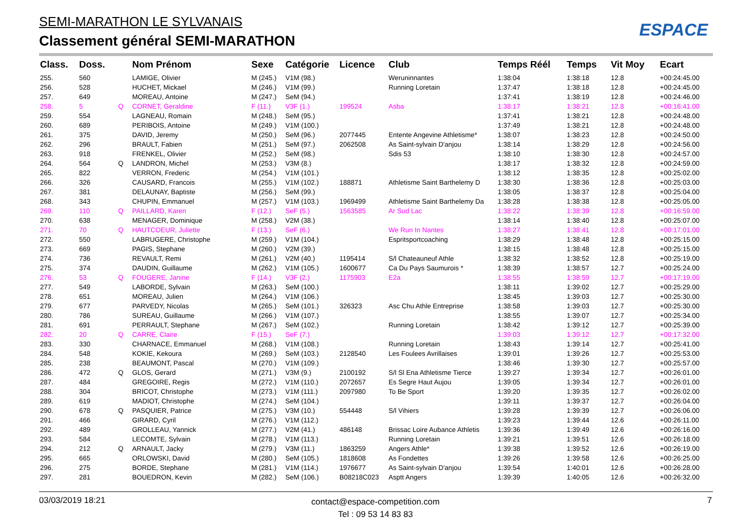SEMI-MARATHON LE SYLVANAIS
Classement général SEMI-MARATHON
ESPACE
| Class. | Doss. | | Nom Prénom | Sexe | Catégorie | Licence | Club | Temps Réél | Temps | Vit Moy | Ecart |
| --- | --- | --- | --- | --- | --- | --- | --- | --- | --- | --- | --- |
| 255. | 560 | | LAMIGE, Olivier | M (245.) | V1M (98.) | | Weruninnantes | 1:38:04 | 1:38:18 | 12.8 | +00:24:45.00 |
| 256. | 528 | | HUCHET, Mickael | M (246.) | V1M (99.) | | Running Loretain | 1:37:47 | 1:38:18 | 12.8 | +00:24:45.00 |
| 257. | 649 | | MOREAU, Antoine | M (247.) | SeM (94.) | | | 1:37:41 | 1:38:19 | 12.8 | +00:24:46.00 |
| 258. | 5 | Q | CORNET, Geraldine | F (11.) | V3F (1.) | 199524 | Asba | 1:38:17 | 1:38:21 | 12.8 | +00:16:41.00 |
| 259. | 554 | | LAGNEAU, Romain | M (248.) | SeM (95.) | | | 1:37:41 | 1:38:21 | 12.8 | +00:24:48.00 |
| 260. | 689 | | PERIBOIS, Antoine | M (249.) | V1M (100.) | | | 1:37:49 | 1:38:21 | 12.8 | +00:24:48.00 |
| 261. | 375 | | DAVID, Jeremy | M (250.) | SeM (96.) | 2077445 | Entente Angevine Athletisme* | 1:38:07 | 1:38:23 | 12.8 | +00:24:50.00 |
| 262. | 296 | | BRAULT, Fabien | M (251.) | SeM (97.) | 2062508 | As Saint-sylvain D'anjou | 1:38:14 | 1:38:29 | 12.8 | +00:24:56.00 |
| 263. | 918 | | FRENKEL, Olivier | M (252.) | SeM (98.) | | Sdis 53 | 1:38:10 | 1:38:30 | 12.8 | +00:24:57.00 |
| 264. | 564 | Q | LANDRON, Michel | M (253.) | V3M (8.) | | | 1:38:17 | 1:38:32 | 12.8 | +00:24:59.00 |
| 265. | 822 | | VERRON, Frederic | M (254.) | V1M (101.) | | | 1:38:12 | 1:38:35 | 12.8 | +00:25:02.00 |
| 266. | 326 | | CAUSARD, Francois | M (255.) | V1M (102.) | 188871 | Athletisme Saint Barthelemy D | 1:38:30 | 1:38:36 | 12.8 | +00:25:03.00 |
| 267. | 381 | | DELAUNAY, Baptiste | M (256.) | SeM (99.) | | | 1:38:05 | 1:38:37 | 12.8 | +00:25:04.00 |
| 268. | 343 | | CHUPIN, Emmanuel | M (257.) | V1M (103.) | 1969499 | Athletisme Saint Barthelemy Da | 1:38:28 | 1:38:38 | 12.8 | +00:25:05.00 |
| 269. | 110 | Q | PAILLARD, Karen | F (12.) | SeF (5.) | 1563585 | Ar Sud Lac | 1:38:22 | 1:38:39 | 12.8 | +00:16:59.00 |
| 270. | 638 | | MENAGER, Dominique | M (258.) | V2M (38.) | | | 1:38:14 | 1:38:40 | 12.8 | +00:25:07.00 |
| 271. | 70 | Q | HAUTCOEUR, Juliette | F (13.) | SeF (6.) | | We Run In Nantes | 1:38:27 | 1:38:41 | 12.8 | +00:17:01.00 |
| 272. | 550 | | LABRUGERE, Christophe | M (259.) | V1M (104.) | | Espritsportcoaching | 1:38:29 | 1:38:48 | 12.8 | +00:25:15.00 |
| 273. | 669 | | PAGIS, Stephane | M (260.) | V2M (39.) | | | 1:38:15 | 1:38:48 | 12.8 | +00:25:15.00 |
| 274. | 736 | | REVAULT, Remi | M (261.) | V2M (40.) | 1195414 | S/l Chateauneuf Athle | 1:38:32 | 1:38:52 | 12.8 | +00:25:19.00 |
| 275. | 374 | | DAUDIN, Guillaume | M (262.) | V1M (105.) | 1600677 | Ca Du Pays Saumurois * | 1:38:39 | 1:38:57 | 12.7 | +00:25:24.00 |
| 276. | 53 | Q | FOUGERE, Janine | F (14.) | V3F (2.) | 1175903 | E2a | 1:38:55 | 1:38:59 | 12.7 | +00:17:19.00 |
| 277. | 549 | | LABORDE, Sylvain | M (263.) | SeM (100.) | | | 1:38:11 | 1:39:02 | 12.7 | +00:25:29.00 |
| 278. | 651 | | MOREAU, Julien | M (264.) | V1M (106.) | | | 1:38:45 | 1:39:03 | 12.7 | +00:25:30.00 |
| 279. | 677 | | PARVEDY, Nicolas | M (265.) | SeM (101.) | 326323 | Asc Chu Athle Entreprise | 1:38:58 | 1:39:03 | 12.7 | +00:25:30.00 |
| 280. | 786 | | SUREAU, Guillaume | M (266.) | V1M (107.) | | | 1:38:55 | 1:39:07 | 12.7 | +00:25:34.00 |
| 281. | 691 | | PERRAULT, Stephane | M (267.) | SeM (102.) | | Running Loretain | 1:38:42 | 1:39:12 | 12.7 | +00:25:39.00 |
| 282. | 20 | Q | CARRE, Claire | F (15.) | SeF (7.) | | | 1:39:03 | 1:39:12 | 12.7 | +00:17:32.00 |
| 283. | 330 | | CHARNACE, Emmanuel | M (268.) | V1M (108.) | | Running Loretain | 1:38:43 | 1:39:14 | 12.7 | +00:25:41.00 |
| 284. | 548 | | KOKIE, Kekoura | M (269.) | SeM (103.) | 2128540 | Les Foulees Avrillaises | 1:39:01 | 1:39:26 | 12.7 | +00:25:53.00 |
| 285. | 238 | | BEAUMONT, Pascal | M (270.) | V1M (109.) | | | 1:38:46 | 1:39:30 | 12.7 | +00:25:57.00 |
| 286. | 472 | Q | GLOS, Gerard | M (271.) | V3M (9.) | 2100192 | S/l Sl Ena Athletisme Tierce | 1:39:27 | 1:39:34 | 12.7 | +00:26:01.00 |
| 287. | 484 | | GREGOIRE, Regis | M (272.) | V1M (110.) | 2072657 | Es Segre Haut Aujou | 1:39:05 | 1:39:34 | 12.7 | +00:26:01.00 |
| 288. | 304 | | BRICOT, Christophe | M (273.) | V1M (111.) | 2097980 | To Be Sport | 1:39:20 | 1:39:35 | 12.7 | +00:26:02.00 |
| 289. | 619 | | MADIOT, Christophe | M (274.) | SeM (104.) | | | 1:39:11 | 1:39:37 | 12.7 | +00:26:04.00 |
| 290. | 678 | Q | PASQUIER, Patrice | M (275.) | V3M (10.) | 554448 | S/l Vihiers | 1:39:28 | 1:39:39 | 12.7 | +00:26:06.00 |
| 291. | 466 | | GIRARD, Cyril | M (276.) | V1M (112.) | | | 1:39:23 | 1:39:44 | 12.6 | +00:26:11.00 |
| 292. | 489 | | GROLLEAU, Yannick | M (277.) | V2M (41.) | 486148 | Brissac Loire Aubance Athletis | 1:39:36 | 1:39:49 | 12.6 | +00:26:16.00 |
| 293. | 584 | | LECOMTE, Sylvain | M (278.) | V1M (113.) | | Running Loretain | 1:39:21 | 1:39:51 | 12.6 | +00:26:18.00 |
| 294. | 212 | Q | ARNAULT, Jacky | M (279.) | V3M (11.) | 1863259 | Angers Athle* | 1:39:38 | 1:39:52 | 12.6 | +00:26:19.00 |
| 295. | 665 | | ORLOWSKI, David | M (280.) | SeM (105.) | 1818608 | As Fondettes | 1:39:26 | 1:39:58 | 12.6 | +00:26:25.00 |
| 296. | 275 | | BORDE, Stephane | M (281.) | V1M (114.) | 1976677 | As Saint-sylvain D'anjou | 1:39:54 | 1:40:01 | 12.6 | +00:26:28.00 |
| 297. | 281 | | BOUEDRON, Kevin | M (282.) | SeM (106.) | B08218C023 | Asptt Angers | 1:39:39 | 1:40:05 | 12.6 | +00:26:32.00 |
03/03/2019 18:21
contact@espace-competition.com
Tel : 09 53 14 83 83
7